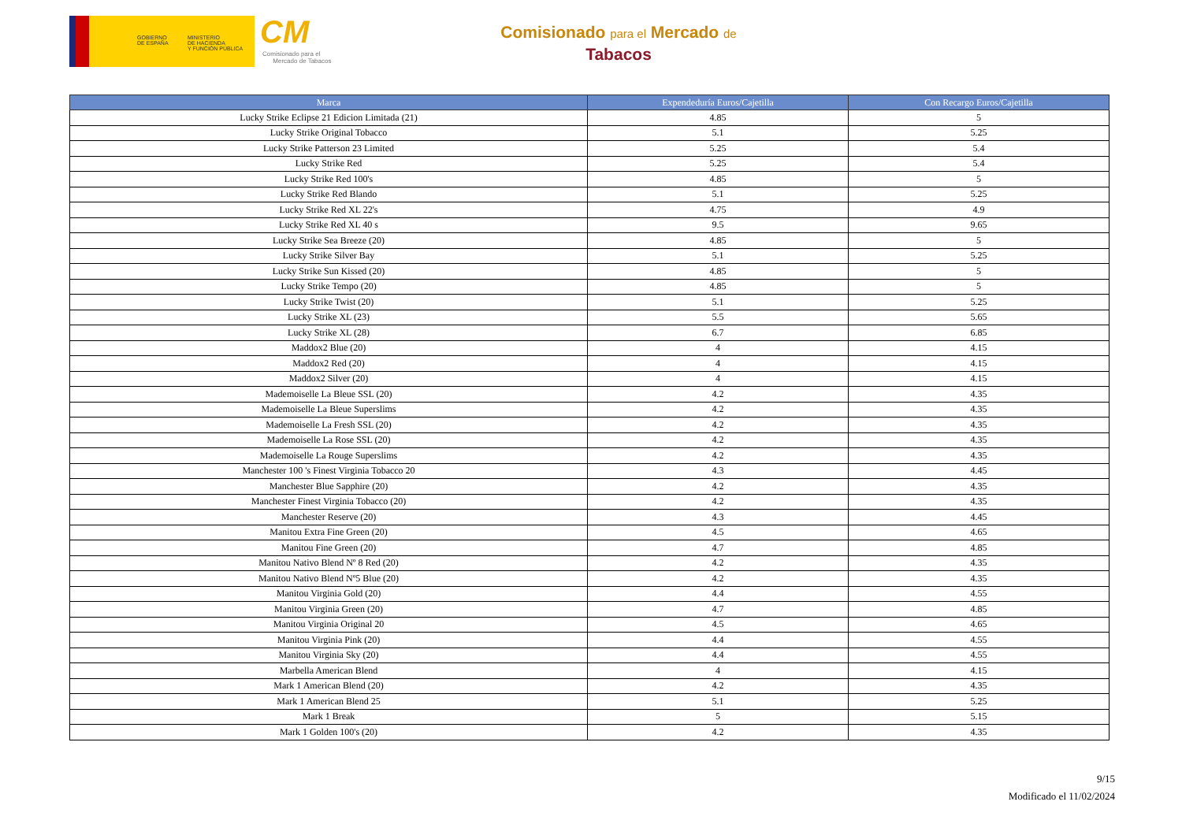GOBIERNO
DE ESPAÑA
MINISTERIO
DE HACIENDA
Y FUNCIÓN PÚBLICA
CM
Comisionado para el
Mercado de Tabacos
Comisionado para el Mercado de
Tabacos
| Marca | Expendeduría Euros/Cajetilla | Con Recargo Euros/Cajetilla |
| --- | --- | --- |
| Lucky Strike Eclipse 21 Edicion Limitada (21) | 4.85 | 5 |
| Lucky Strike Original Tobacco | 5.1 | 5.25 |
| Lucky Strike Patterson 23 Limited | 5.25 | 5.4 |
| Lucky Strike Red | 5.25 | 5.4 |
| Lucky Strike Red 100's | 4.85 | 5 |
| Lucky Strike Red Blando | 5.1 | 5.25 |
| Lucky Strike Red XL 22's | 4.75 | 4.9 |
| Lucky Strike Red XL 40 s | 9.5 | 9.65 |
| Lucky Strike Sea Breeze (20) | 4.85 | 5 |
| Lucky Strike Silver Bay | 5.1 | 5.25 |
| Lucky Strike Sun Kissed (20) | 4.85 | 5 |
| Lucky Strike Tempo (20) | 4.85 | 5 |
| Lucky Strike Twist (20) | 5.1 | 5.25 |
| Lucky Strike XL (23) | 5.5 | 5.65 |
| Lucky Strike XL (28) | 6.7 | 6.85 |
| Maddox2 Blue (20) | 4 | 4.15 |
| Maddox2 Red (20) | 4 | 4.15 |
| Maddox2 Silver (20) | 4 | 4.15 |
| Mademoiselle La Bleue SSL (20) | 4.2 | 4.35 |
| Mademoiselle La Bleue Superslims | 4.2 | 4.35 |
| Mademoiselle La Fresh SSL (20) | 4.2 | 4.35 |
| Mademoiselle La Rose SSL (20) | 4.2 | 4.35 |
| Mademoiselle La Rouge Superslims | 4.2 | 4.35 |
| Manchester 100 's Finest Virginia Tobacco 20 | 4.3 | 4.45 |
| Manchester Blue Sapphire (20) | 4.2 | 4.35 |
| Manchester Finest Virginia Tobacco (20) | 4.2 | 4.35 |
| Manchester Reserve (20) | 4.3 | 4.45 |
| Manitou Extra Fine Green (20) | 4.5 | 4.65 |
| Manitou Fine Green (20) | 4.7 | 4.85 |
| Manitou Nativo Blend Nº 8 Red (20) | 4.2 | 4.35 |
| Manitou Nativo Blend Nº5 Blue (20) | 4.2 | 4.35 |
| Manitou Virginia Gold (20) | 4.4 | 4.55 |
| Manitou Virginia Green (20) | 4.7 | 4.85 |
| Manitou Virginia Original 20 | 4.5 | 4.65 |
| Manitou Virginia Pink (20) | 4.4 | 4.55 |
| Manitou Virginia Sky (20) | 4.4 | 4.55 |
| Marbella American Blend | 4 | 4.15 |
| Mark 1 American Blend (20) | 4.2 | 4.35 |
| Mark 1 American Blend 25 | 5.1 | 5.25 |
| Mark 1 Break | 5 | 5.15 |
| Mark 1 Golden 100's (20) | 4.2 | 4.35 |
9/15
Modificado el 11/02/2024